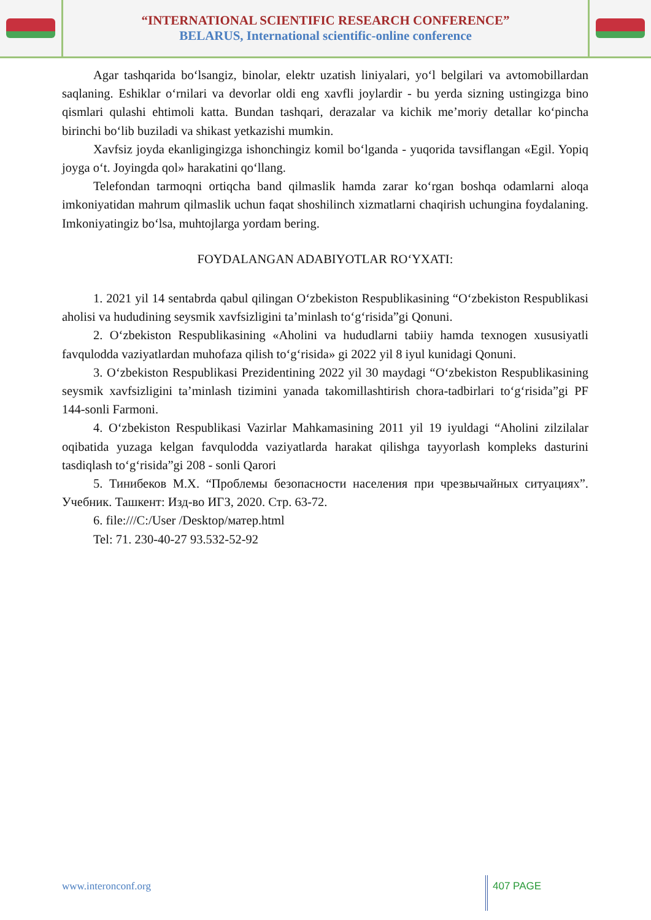“INTERNATIONAL SCIENTIFIC RESEARCH CONFERENCE”
BELARUS, International scientific-online conference
Agar tashqarida bo‘lsangiz, binolar, elektr uzatish liniyalari, yo‘l belgilari va avtomobillardan saqlaning. Eshiklar o‘rnilari va devorlar oldi eng xavfli joylardir - bu yerda sizning ustingizga bino qismlari qulashi ehtimoli katta. Bundan tashqari, derazalar va kichik me’moriy detallar ko‘pincha birinchi bo‘lib buziladi va shikast yetkazishi mumkin.
Xavfsiz joyda ekanligingizga ishonchingiz komil bo‘lganda - yuqorida tavsiflangan «Egil. Yopiq joyga o‘t. Joyingda qol» harakatini qo‘llang.
Telefondan tarmoqni ortiqcha band qilmaslik hamda zarar ko‘rgan boshqa odamlarni aloqa imkoniyatidan mahrum qilmaslik uchun faqat shoshilinch xizmatlarni chaqirish uchungina foydalaning. Imkoniyatingiz bo‘lsa, muhtojlarga yordam bering.
FOYDALANGAN ADABIYOTLAR RO‘YXATI:
1. 2021 yil 14 sentabrda qabul qilingan O‘zbekiston Respublikasining “O‘zbekiston Respublikasi aholisi va hududining seysmik xavfsizligini ta’minlash to‘g‘risida”gi Qonuni.
2. O‘zbekiston Respublikasining «Aholini va hududlarni tabiiy hamda texnogen xususiyatli favqulodda vaziyatlardan muhofaza qilish to‘g‘risida» gi 2022 yil 8 iyul kunidagi Qonuni.
3. O‘zbekiston Respublikasi Prezidentining 2022 yil 30 maydagi “O‘zbekiston Respublikasining seysmik xavfsizligini ta’minlash tizimini yanada takomillashtirish chora-tadbirlari to‘g‘risida”gi PF 144-sonli Farmoni.
4. O‘zbekiston Respublikasi Vazirlar Mahkamasining 2011 yil 19 iyuldagi “Aholini zilzilalar oqibatida yuzaga kelgan favqulodda vaziyatlarda harakat qilishga tayyorlash kompleks dasturini tasdiqlash to‘g‘risida”gi 208 - sonli Qarori
5. Тинибеков М.Х. “Проблемы безопасности населения при чрезвычайных ситуациях”. Учебник. Ташкент: Изд-во ИГЗ, 2020. Стр. 63-72.
6. file:///C:/User /Desktop/матер.html
Tel: 71. 230-40-27 93.532-52-92
www.interonconf.org 407 PAGE